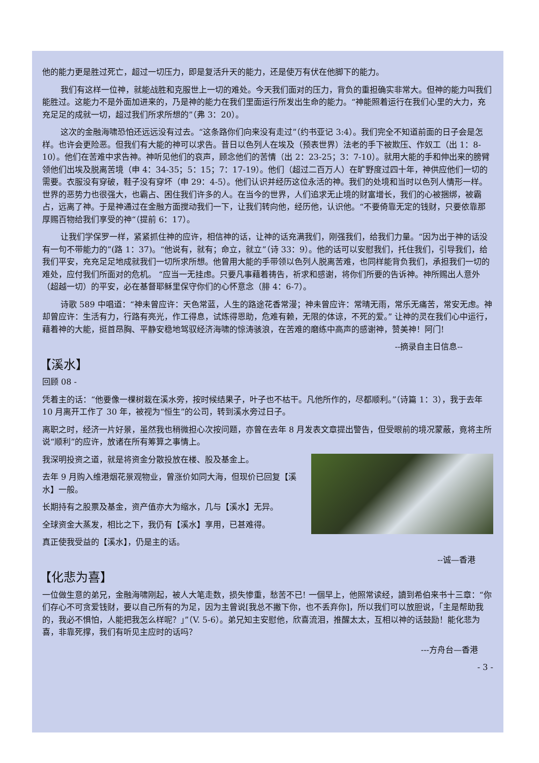他的能力更是胜过死亡，超过一切压力，即是复活升天的能力，还是使万有伏在他脚下的能力。
我们有这样一位神，就能战胜和克服世上一切的难处。今天我们面对的压力，背负的重担确实非常大。但神的能力叫我们能胜过。这能力不是外面加进来的，乃是神的能力在我们里面运行所发出生命的能力。“神能照着运行在我们心里的大力，充充足足的成就一切，超过我们所求所想的”（弗 3：20）。
这次的金融海啸恐怕还远远没有过去。“这条路你们向来没有走过”（约书亚记 3:4）。我们完全不知道前面的日子会是怎样。也许会更险恶。但我们有大能的神可以求告。昔日以色列人在埃及（预表世界）法老的手下被欺压、作奴工（出 1：8-10）。他们在苦难中求告神。神听见他们的哀声，顾念他们的苦情（出 2：23-25；3：7-10）。就用大能的手和伸出来的膀臂领他们出埃及脱离苦境（申 4：34-35；5：15；7：17-19）。他们（超过二百万人）在旷野度过四十年，神供应他们一切的需要。衣服没有穿破，鞋子没有穿坏（申 29：4-5）。他们认识并经历这位永活的神。我们的处境和当时以色列人情形一样。世界的恶势力也很强大，也霸占、困住我们许多的人。在当今的世界，人们追求无止境的财富增长，我们的心被捆绑，被霸占，远离了神。于是神通过在金融方面搅动我们一下，让我们转向他，经历他，认识他。“不要倚靠无定的钱财，只要依靠那厚赐百物给我们享受的神“（提前 6：17）。
让我们学保罗一样，紧紧抓住神的应许，相信神的话，让神的话充满我们，刚强我们，给我们力量。“因为出于神的话没有一句不带能力的”(路 1：37)。“他说有，就有；命立，就立”（诗 33：9）。他的话可以安慰我们，托住我们，引导我们，给我们平安，充充足足地成就我们一切所求所想。他曾用大能的手带领以色列人脱离苦难，也同样能背负我们，承担我们一切的难处，应付我们所面对的危机。 “应当一无挂虑。只要凡事藉着祷告，祈求和感谢，将你们所要的告诉神。神所赐出人意外（超越一切）的平安，必在基督耶稣里保守你们的心怀意念（腓 4：6-7）。
诗歌 589 中唱道：“神未曾应许：天色常蓝，人生的路途花香常漫；神未曾应许：常晴无雨，常乐无痛苦，常安无虑。神却曾应许：生活有力，行路有亮光，作工得息，试炼得恩助，危难有赖，无限的体谅，不死的爱。” 让神的灵在我们心中运行，藉着神的大能，挺首昂胸、平静安稳地驾驭经济海啸的惊涛骇浪，在苦难的磨练中高声的感谢神，赞美神！阿门!
--摘录自主日信息--
【溪水】
回顾 08 -
凭着主的话：“他要像一棵树栽在溪水旁，按时候结果子，叶子也不枯干。凡他所作的，尽都顺利。”（诗篇 1：3），我于去年 10 月离开工作了 30 年，被视为“恒生”的公司，转到溪水旁过日子。
离职之时，经济一片好景，虽然我也稍微担心次按问题，亦曾在去年 8 月发表文章提出警告，但受眼前的境况蒙蔽，竟将主所说“顺利”的应许，放诸在所有筹算之事情上。
我深明投资之道，就是将资金分散投放在楼、股及基金上。
去年 9 月购入维港烟花景观物业，曾涨价如同大海，但现价已回复【溪水】一般。
长期持有之股票及基金，资产值亦大为缩水，几与【溪水】无异。
全球资金大蒸发，相比之下，我仍有【溪水】享用，已甚难得。
真正使我受益的【溪水】，仍是主的话。
--诚—香港
【化悲为喜】
一位做生意的弟兄，金融海啸刚起，被人大笔走数，损失惨重，愁苦不已! 一個早上，他照常读经，讀到希伯来书十三章：“你们存心不可贪爱钱财，要以自己所有的为足，因为主曾说[我总不撇下你，也不丢弃你]，所以我们可以放胆说，「主是帮助我的，我必不惧怕，人能把我怎么样呢？」”（V. 5-6）。弟兄知主安慰他，欣喜流泪，推醒太太，互相以神的话鼓励！能化悲为喜，非靠死撑，我们有听见主应时的话吗？
---方舟台—香港
- 3 -